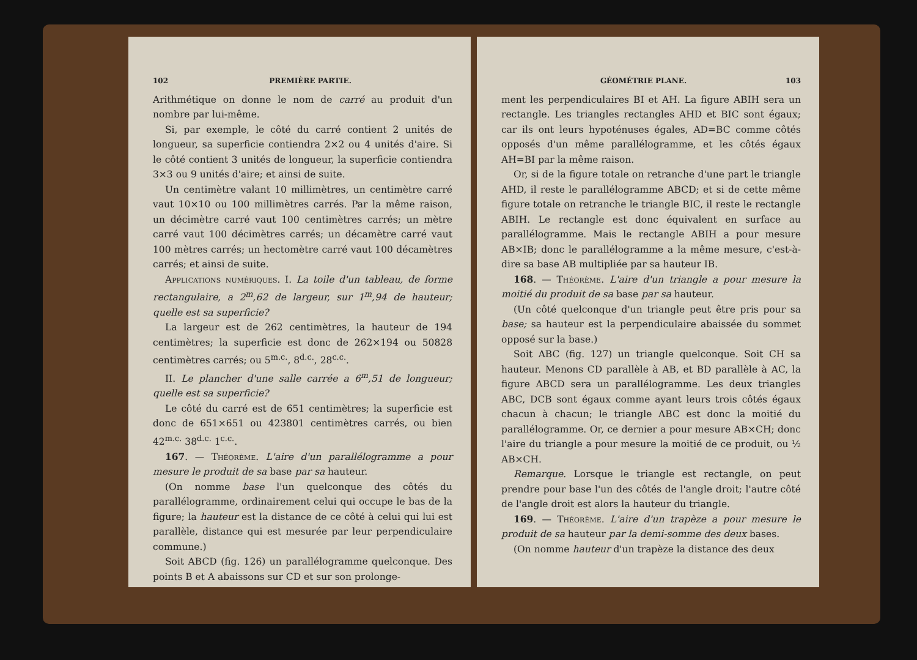102 PREMIÈRE PARTIE.
Arithmétique on donne le nom de carré au produit d'un nombre par lui-même.
Si, par exemple, le côté du carré contient 2 unités de longueur, sa superficie contiendra 2×2 ou 4 unités d'aire. Si le côté contient 3 unités de longueur, la superficie contiendra 3×3 ou 9 unités d'aire; et ainsi de suite.
Un centimètre valant 10 millimètres, un centimètre carré vaut 10×10 ou 100 millimètres carrés. Par la même raison, un décimètre carré vaut 100 centimètres carrés; un mètre carré vaut 100 décimètres carrés; un décamètre carré vaut 100 mètres carrés; un hectomètre carré vaut 100 décamètres carrés; et ainsi de suite.
Applications numériques. I. La toile d'un tableau, de forme rectangulaire, a 2<sup>m</sup>,62 de largeur, sur 1<sup>m</sup>,94 de hauteur; quelle est sa superficie?
La largeur est de 262 centimètres, la hauteur de 194 centimètres; la superficie est donc de 262×194 ou 50828 centimètres carrés; ou 5<sup>m.c.</sup>, 8<sup>d.c.</sup>, 28<sup>c.c.</sup>.
II. Le plancher d'une salle carrée a 6<sup>m</sup>,51 de longueur; quelle est sa superficie?
Le côté du carré est de 651 centimètres; la superficie est donc de 651×651 ou 423801 centimètres carrés, ou bien 42<sup>m.c.</sup> 38<sup>d.c.</sup> 1<sup>c.c.</sup>.
167. — Théorème. L'aire d'un parallélogramme a pour mesure le produit de sa base par sa hauteur.
(On nomme base l'un quelconque des côtés du parallélogramme, ordinairement celui qui occupe le bas de la figure; la hauteur est la distance de ce côté à celui qui lui est parallèle, distance qui est mesurée par leur perpendiculaire commune.)
Soit ABCD (fig. 126) un parallélogramme quelconque. Des points B et A abaissons sur CD et sur son prolonge-
GÉOMÉTRIE PLANE. 103
ment les perpendiculaires BI et AH. La figure ABIH sera un rectangle. Les triangles rectangles AHD et BIC sont égaux; car ils ont leurs hypoténuses égales, AD=BC comme côtés opposés d'un même parallélogramme, et les côtés égaux AH=BI par la même raison.
Or, si de la figure totale on retranche d'une part le triangle AHD, il reste le parallélogramme ABCD; et si de cette même figure totale on retranche le triangle BIC, il reste le rectangle ABIH. Le rectangle est donc équivalent en surface au parallélogramme. Mais le rectangle ABIH a pour mesure AB×IB; donc le parallélogramme a la même mesure, c'est-à-dire sa base AB multipliée par sa hauteur IB.
168. — Théorème. L'aire d'un triangle a pour mesure la moitié du produit de sa base par sa hauteur.
(Un côté quelconque d'un triangle peut être pris pour sa base; sa hauteur est la perpendiculaire abaissée du sommet opposé sur la base.)
Soit ABC (fig. 127) un triangle quelconque. Soit CH sa hauteur. Menons CD parallèle à AB, et BD parallèle à AC, la figure ABCD sera un parallélogramme. Les deux triangles ABC, DCB sont égaux comme ayant leurs trois côtés égaux chacun à chacun; le triangle ABC est donc la moitié du parallélogramme. Or, ce dernier a pour mesure AB×CH; donc l'aire du triangle a pour mesure la moitié de ce produit, ou ½ AB×CH.
Remarque. Lorsque le triangle est rectangle, on peut prendre pour base l'un des côtés de l'angle droit; l'autre côté de l'angle droit est alors la hauteur du triangle.
169. — Théorème. L'aire d'un trapèze a pour mesure le produit de sa hauteur par la demi-somme des deux bases.
(On nomme hauteur d'un trapèze la distance des deux